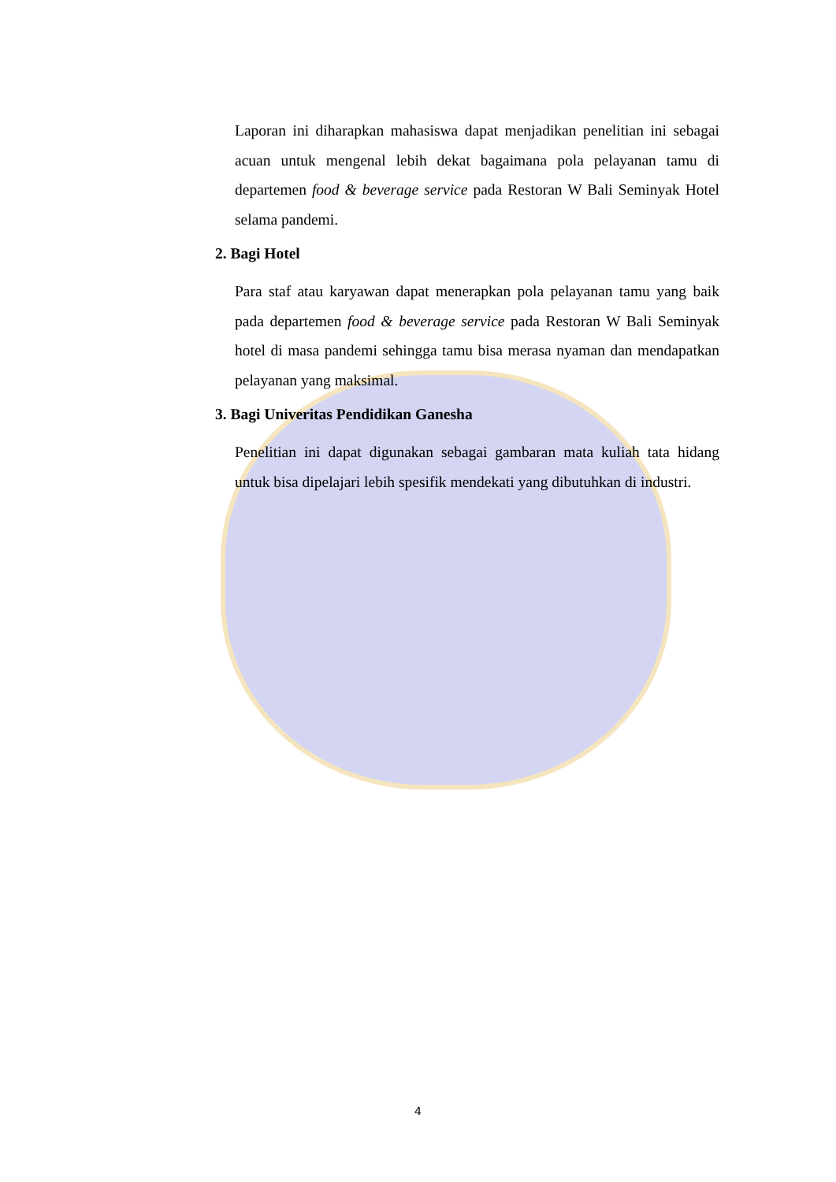Laporan ini diharapkan mahasiswa dapat menjadikan penelitian ini sebagai acuan untuk mengenal lebih dekat bagaimana pola pelayanan tamu di departemen food & beverage service pada Restoran W Bali Seminyak Hotel selama pandemi.
2. Bagi Hotel
Para staf atau karyawan dapat menerapkan pola pelayanan tamu yang baik pada departemen food & beverage service pada Restoran W Bali Seminyak hotel di masa pandemi sehingga tamu bisa merasa nyaman dan mendapatkan pelayanan yang maksimal.
3. Bagi Univeritas Pendidikan Ganesha
Penelitian ini dapat digunakan sebagai gambaran mata kuliah tata hidang untuk bisa dipelajari lebih spesifik mendekati yang dibutuhkan di industri.
4